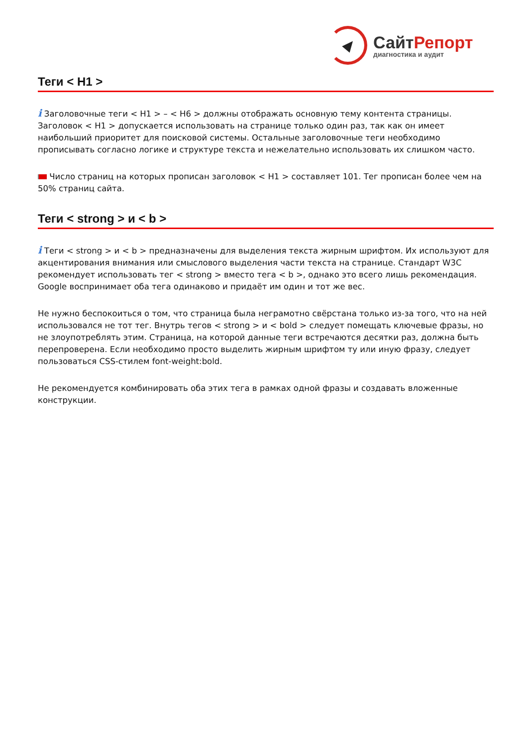СайтРепорт
диагностика и аудит
Теги < H1 >
i Заголовочные теги < H1 > – < H6 > должны отображать основную тему контента страницы. Заголовок < H1 > допускается использовать на странице только один раз, так как он имеет наибольший приоритет для поисковой системы. Остальные заголовочные теги необходимо прописывать согласно логике и структуре текста и нежелательно использовать их слишком часто.
Число страниц на которых прописан заголовок < H1 > составляет 101. Тег прописан более чем на 50% страниц сайта.
Теги < strong > и < b >
i Теги < strong > и < b > предназначены для выделения текста жирным шрифтом. Их используют для акцентирования внимания или смыслового выделения части текста на странице. Стандарт W3C рекомендует использовать тег < strong > вместо тега < b >, однако это всего лишь рекомендация. Google воспринимает оба тега одинаково и придаёт им один и тот же вес.
Не нужно беспокоиться о том, что страница была неграмотно свёрстана только из-за того, что на ней использовался не тот тег. Внутрь тегов < strong > и < bold > следует помещать ключевые фразы, но не злоупотреблять этим. Страница, на которой данные теги встречаются десятки раз, должна быть перепроверена. Если необходимо просто выделить жирным шрифтом ту или иную фразу, следует пользоваться CSS-стилем font-weight:bold.
Не рекомендуется комбинировать оба этих тега в рамках одной фразы и создавать вложенные конструкции.